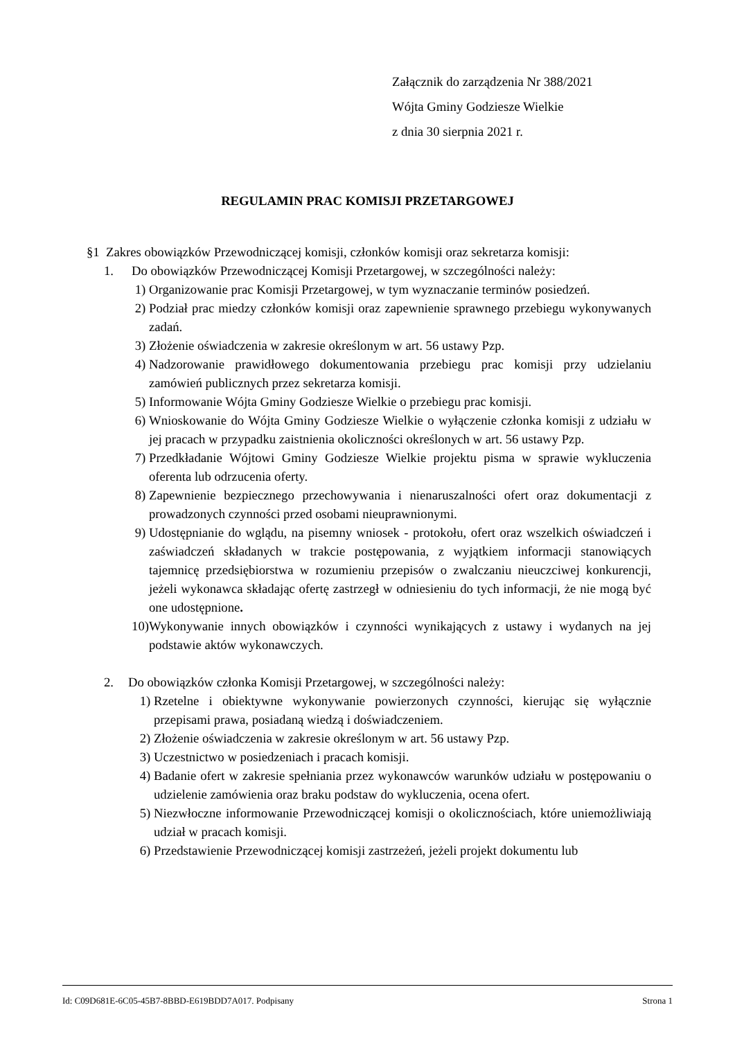Załącznik do zarządzenia Nr 388/2021
Wójta Gminy Godziesze Wielkie
z dnia 30 sierpnia 2021 r.
REGULAMIN PRAC KOMISJI PRZETARGOWEJ
§1 Zakres obowiązków Przewodniczącej komisji, członków komisji oraz sekretarza komisji:
1. Do obowiązków Przewodniczącej Komisji Przetargowej, w szczególności należy:
1) Organizowanie prac Komisji Przetargowej, w tym wyznaczanie terminów posiedzeń.
2) Podział prac miedzy członków komisji oraz zapewnienie sprawnego przebiegu wykonywanych zadań.
3) Złożenie oświadczenia w zakresie określonym w art. 56 ustawy Pzp.
4) Nadzorowanie prawidłowego dokumentowania przebiegu prac komisji przy udzielaniu zamówień publicznych przez sekretarza komisji.
5) Informowanie Wójta Gminy Godziesze Wielkie o przebiegu prac komisji.
6) Wnioskowanie do Wójta Gminy Godziesze Wielkie o wyłączenie członka komisji z udziału w jej pracach w przypadku zaistnienia okoliczności określonych w art. 56 ustawy Pzp.
7) Przedkładanie Wójtowi Gminy Godziesze Wielkie projektu pisma w sprawie wykluczenia oferenta lub odrzucenia oferty.
8) Zapewnienie bezpiecznego przechowywania i nienaruszalności ofert oraz dokumentacji z prowadzonych czynności przed osobami nieuprawnionymi.
9) Udostępnianie do wglądu, na pisemny wniosek - protokołu, ofert oraz wszelkich oświadczeń i zaświadczeń składanych w trakcie postępowania, z wyjątkiem informacji stanowiących tajemnicę przedsiębiorstwa w rozumieniu przepisów o zwalczaniu nieuczciwej konkurencji, jeżeli wykonawca składając ofertę zastrzegł w odniesieniu do tych informacji, że nie mogą być one udostępnione.
10) Wykonywanie innych obowiązków i czynności wynikających z ustawy i wydanych na jej podstawie aktów wykonawczych.
2. Do obowiązków członka Komisji Przetargowej, w szczególności należy:
1) Rzetelne i obiektywne wykonywanie powierzonych czynności, kierując się wyłącznie przepisami prawa, posiadaną wiedzą i doświadczeniem.
2) Złożenie oświadczenia w zakresie określonym w art. 56 ustawy Pzp.
3) Uczestnictwo w posiedzeniach i pracach komisji.
4) Badanie ofert w zakresie spełniania przez wykonawców warunków udziału w postępowaniu o udzielenie zamówienia oraz braku podstaw do wykluczenia, ocena ofert.
5) Niezwłoczne informowanie Przewodniczącej komisji o okolicznościach, które uniemożliwiają udział w pracach komisji.
6) Przedstawienie Przewodniczącej komisji zastrzeżeń, jeżeli projekt dokumentu lub
Id: C09D681E-6C05-45B7-8BBD-E619BDD7A017. Podpisany Strona 1